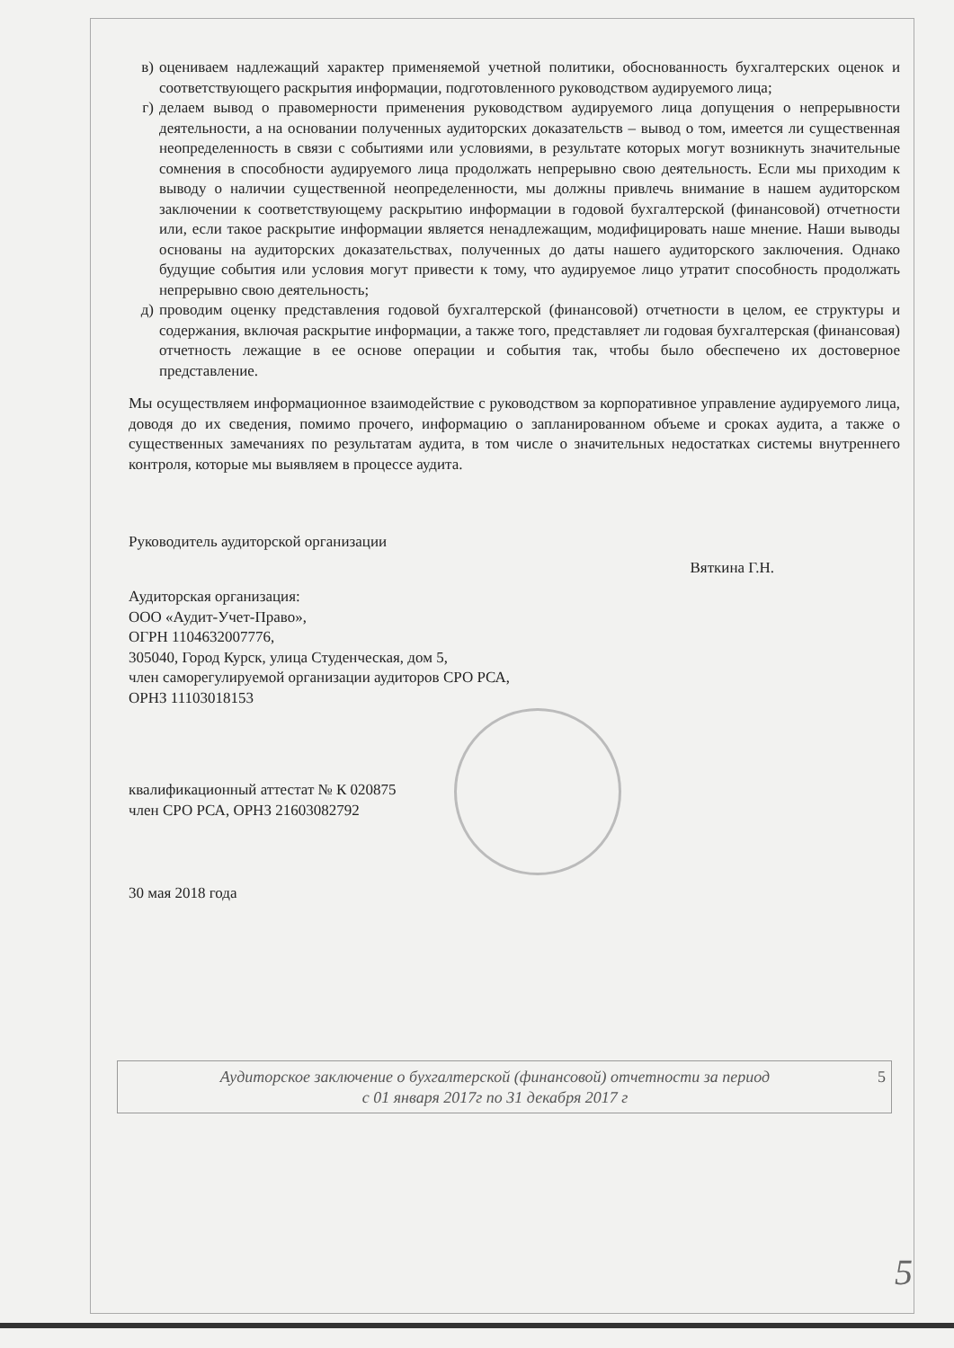в) оцениваем надлежащий характер применяемой учетной политики, обоснованность бухгалтерских оценок и соответствующего раскрытия информации, подготовленного руководством аудируемого лица;
г) делаем вывод о правомерности применения руководством аудируемого лица допущения о непрерывности деятельности, а на основании полученных аудиторских доказательств – вывод о том, имеется ли существенная неопределенность в связи с событиями или условиями, в результате которых могут возникнуть значительные сомнения в способности аудируемого лица продолжать непрерывно свою деятельность. Если мы приходим к выводу о наличии существенной неопределенности, мы должны привлечь внимание в нашем аудиторском заключении к соответствующему раскрытию информации в годовой бухгалтерской (финансовой) отчетности или, если такое раскрытие информации является ненадлежащим, модифицировать наше мнение. Наши выводы основаны на аудиторских доказательствах, полученных до даты нашего аудиторского заключения. Однако будущие события или условия могут привести к тому, что аудируемое лицо утратит способность продолжать непрерывно свою деятельность;
д) проводим оценку представления годовой бухгалтерской (финансовой) отчетности в целом, ее структуры и содержания, включая раскрытие информации, а также того, представляет ли годовая бухгалтерская (финансовая) отчетность лежащие в ее основе операции и события так, чтобы было обеспечено их достоверное представление.
Мы осуществляем информационное взаимодействие с руководством за корпоративное управление аудируемого лица, доводя до их сведения, помимо прочего, информацию о запланированном объеме и сроках аудита, а также о существенных замечаниях по результатам аудита, в том числе о значительных недостатках системы внутреннего контроля, которые мы выявляем в процессе аудита.
Руководитель аудиторской организации
Вяткина Г.Н.
Аудиторская организация:
ООО «Аудит-Учет-Право»,
ОГРН 1104632007776,
305040, Город Курск, улица Студенческая, дом 5,
член саморегулируемой организации аудиторов СРО РСА,
ОРНЗ 11103018153
квалификационный аттестат № К 020875
член СРО РСА, ОРНЗ 21603082792
30 мая 2018 года
Аудиторское заключение о бухгалтерской (финансовой) отчетности за период
с 01 января 2017г по 31 декабря 2017 г
5
5